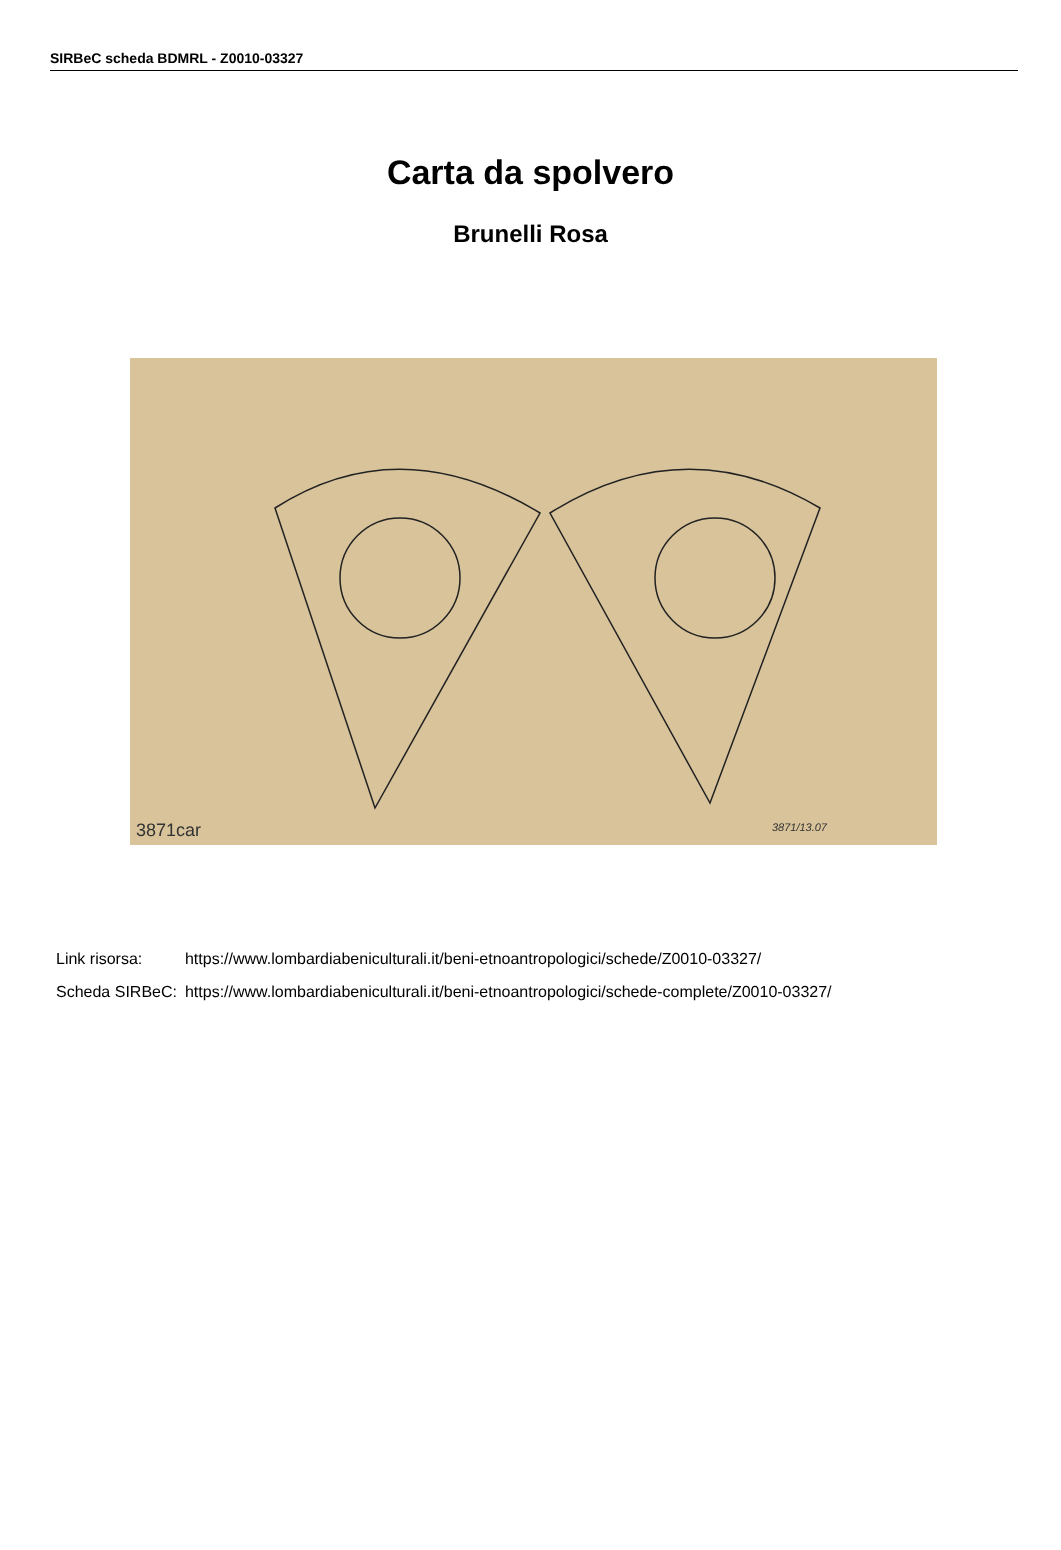SIRBeC scheda BDMRL - Z0010-03327
Carta da spolvero
Brunelli Rosa
3871car 3871/13.07
| Link risorsa: | https://www.lombardiabeniculturali.it/beni-etnoantropologici/schede/Z0010-03327/ |
| Scheda SIRBeC: | https://www.lombardiabeniculturali.it/beni-etnoantropologici/schede-complete/Z0010-03327/ |